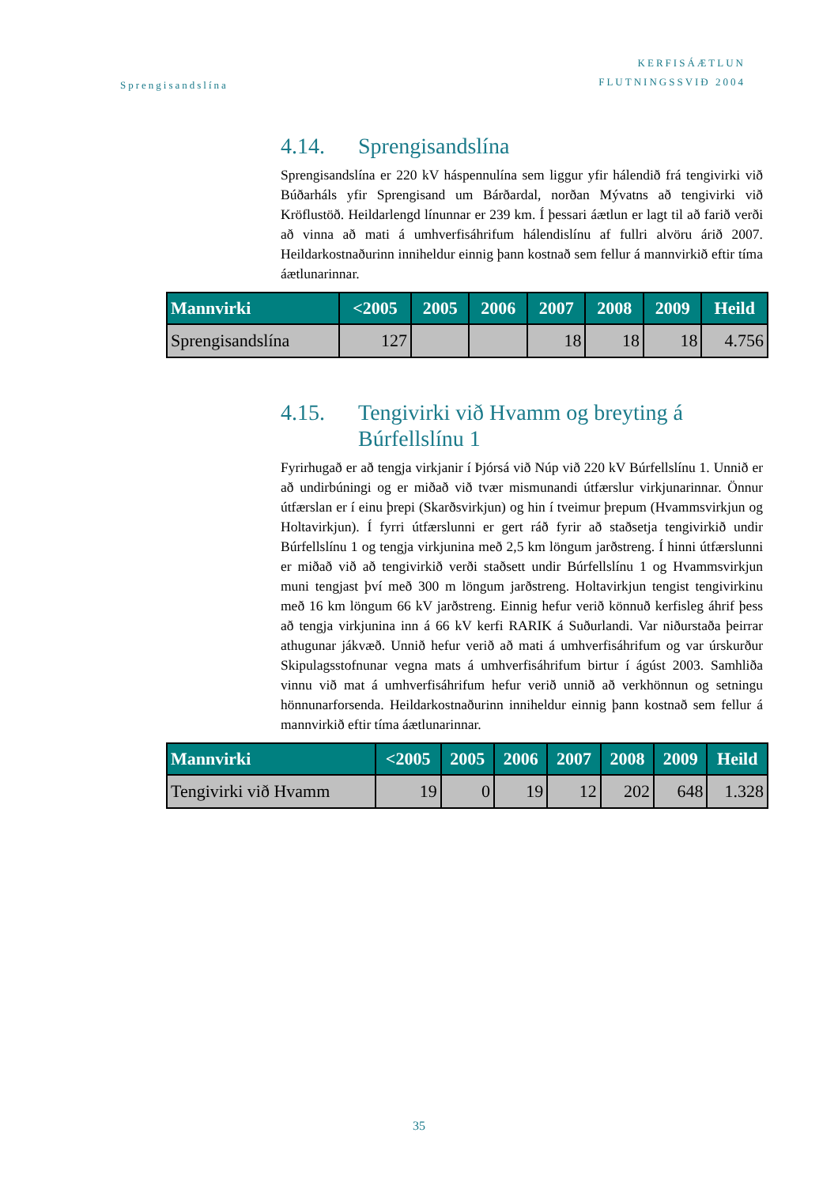Sprengisandslína
KERFISÁÆTLUN
FLUTNINGSSVIÐ 2004
4.14. Sprengisandslína
Sprengisandslína er 220 kV háspennulína sem liggur yfir hálendið frá tengivirki við Búðarháls yfir Sprengisand um Bárðardal, norðan Mývatns að tengivirki við Kröflustöð. Heildarlengd línunnar er 239 km. Í þessari áætlun er lagt til að farið verði að vinna að mati á umhverfisáhrifum hálendislínu af fullri alvöru árið 2007. Heildarkostnaðurinn inniheldur einnig þann kostnað sem fellur á mannvirkið eftir tíma áætlunarinnar.
| Mannvirki | <2005 | 2005 | 2006 | 2007 | 2008 | 2009 | Heild |
| --- | --- | --- | --- | --- | --- | --- | --- |
| Sprengisandslína | 127 | | | 18 | 18 | 18 | 4.756 |
4.15. Tengivirki við Hvamm og breyting á Búrfellslínu 1
Fyrirhugað er að tengja virkjanir í Þjórsá við Núp við 220 kV Búrfellslínu 1. Unnið er að undirbúningi og er miðað við tvær mismunandi útfærslur virkjunarinnar. Önnur útfærslan er í einu þrepi (Skarðsvirkjun) og hin í tveimur þrepum (Hvammsvirkjun og Holtavirkjun). Í fyrri útfærslunni er gert ráð fyrir að staðsetja tengivirkið undir Búrfellslínu 1 og tengja virkjunina með 2,5 km löngum jarðstreng. Í hinni útfærslunni er miðað við að tengivirkið verði staðsett undir Búrfellslínu 1 og Hvammsvirkjun muni tengjast því með 300 m löngum jarðstreng. Holtavirkjun tengist tengivirkinu með 16 km löngum 66 kV jarðstreng. Einnig hefur verið könnuð kerfisleg áhrif þess að tengja virkjunina inn á 66 kV kerfi RARIK á Suðurlandi. Var niðurstaða þeirrar athugunar jákvæð. Unnið hefur verið að mati á umhverfisáhrifum og var úrskurður Skipulagsstofnunar vegna mats á umhverfisáhrifum birtur í ágúst 2003. Samhliða vinnu við mat á umhverfisáhrifum hefur verið unnið að verkhönnun og setningu hönnunarforsenda. Heildarkostnaðurinn inniheldur einnig þann kostnað sem fellur á mannvirkið eftir tíma áætlunarinnar.
| Mannvirki | <2005 | 2005 | 2006 | 2007 | 2008 | 2009 | Heild |
| --- | --- | --- | --- | --- | --- | --- | --- |
| Tengivirki við Hvamm | 19 | 0 | 19 | 12 | 202 | 648 | 1.328 |
35